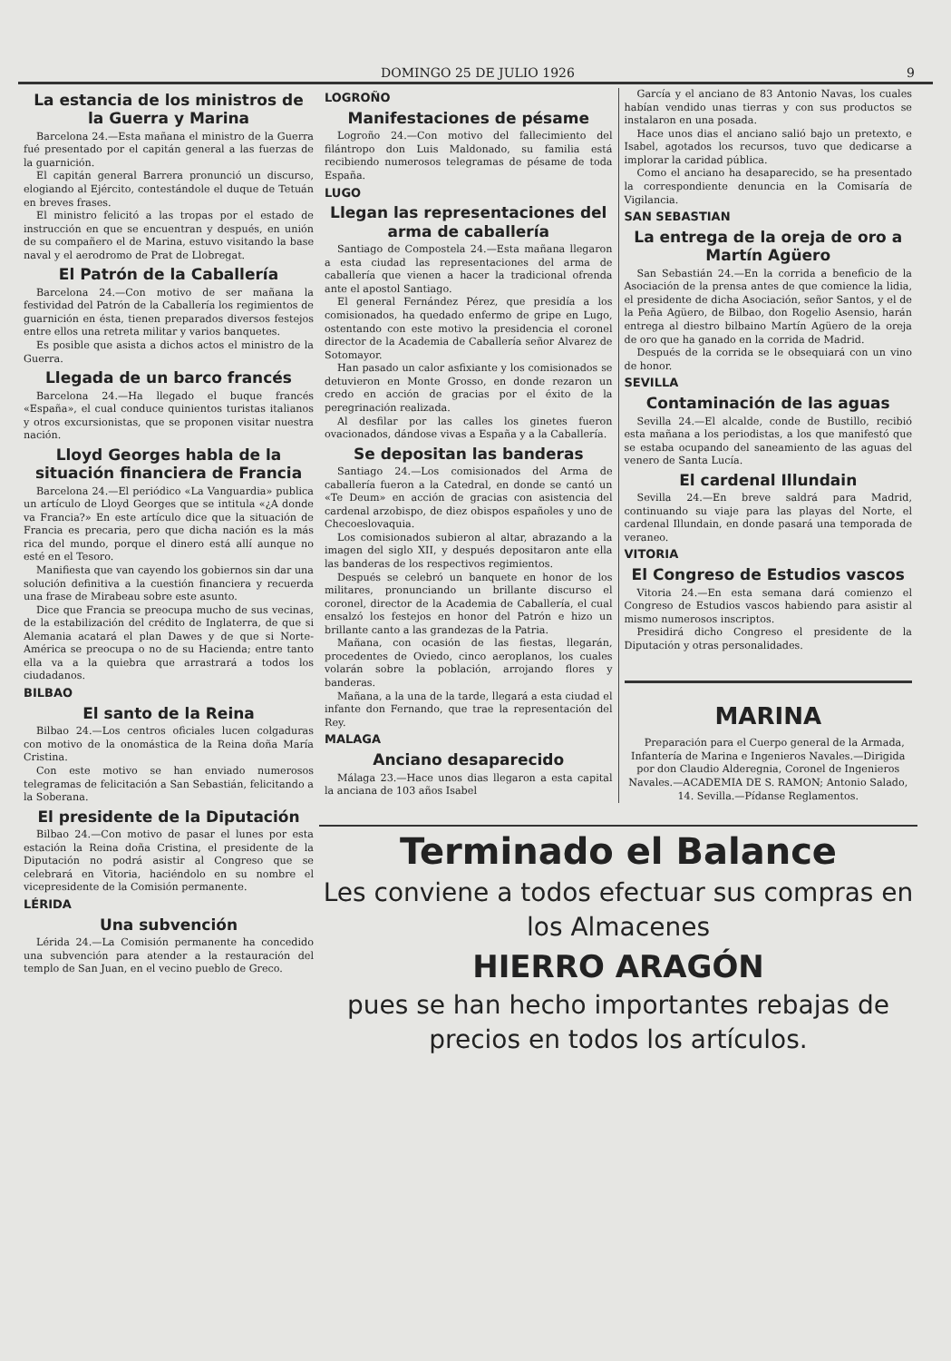DOMINGO 25 DE JULIO 1926 9
La estancia de los ministros de la Guerra y Marina
Barcelona 24.—Esta mañana el ministro de la Guerra fué presentado por el capitán general a las fuerzas de la guarnición.
El capitán general Barrera pronunció un discurso, elogiando al Ejército, contestándole el duque de Tetuán en breves frases.
El ministro felicitó a las tropas por el estado de instrucción en que se encuentran y después, en unión de su compañero el de Marina, estuvo visitando la base naval y el aerodromo de Prat de Llobregat.
El Patrón de la Caballería
Barcelona 24.—Con motivo de ser mañana la festividad del Patrón de la Caballería los regimientos de guarnición en ésta, tienen preparados diversos festejos entre ellos una retreta militar y varios banquetes.
Es posible que asista a dichos actos el ministro de la Guerra.
Llegada de un barco francés
Barcelona 24.—Ha llegado el buque francés «España», el cual conduce quinientos turistas italianos y otros excursionistas, que se proponen visitar nuestra nación.
Lloyd Georges habla de la situación financiera de Francia
Barcelona 24.—El periódico «La Vanguardia» publica un artículo de Lloyd Georges que se intitula «¿A donde va Francia?» En este artículo dice que la situación de Francia es precaria, pero que dicha nación es la más rica del mundo, porque el dinero está allí aunque no esté en el Tesoro.
Manifiesta que van cayendo los gobiernos sin dar una solución definitiva a la cuestión financiera y recuerda una frase de Mirabeau sobre este asunto.
Dice que Francia se preocupa mucho de sus vecinas, de la estabilización del crédito de Inglaterra, de que si Alemania acatará el plan Dawes y de que si Norte-América se preocupa o no de su Hacienda; entre tanto ella va a la quiebra que arrastrará a todos los ciudadanos.
BILBAO
El santo de la Reina
Bilbao 24.—Los centros oficiales lucen colgaduras con motivo de la onomástica de la Reina doña María Cristina.
Con este motivo se han enviado numerosos telegramas de felicitación a San Sebastián, felicitando a la Soberana.
El presidente de la Diputación
Bilbao 24.—Con motivo de pasar el lunes por esta estación la Reina doña Cristina, el presidente de la Diputación no podrá asistir al Congreso que se celebrará en Vitoria, haciéndolo en su nombre el vicepresidente de la Comisión permanente.
LÉRIDA
Una subvención
Lérida 24.—La Comisión permanente ha concedido una subvención para atender a la restauración del templo de San Juan, en el vecino pueblo de Greco.
LOGROÑO
Manifestaciones de pésame
Logroño 24.—Con motivo del fallecimiento del filántropo don Luis Maldonado, su familia está recibiendo numerosos telegramas de pésame de toda España.
LUGO
Llegan las representaciones del arma de caballería
Santiago de Compostela 24.—Esta mañana llegaron a esta ciudad las representaciones del arma de caballería que vienen a hacer la tradicional ofrenda ante el apostol Santiago.
El general Fernández Pérez, que presidía a los comisionados, ha quedado enfermo de gripe en Lugo, ostentando con este motivo la presidencia el coronel director de la Academia de Caballería señor Alvarez de Sotomayor.
Han pasado un calor asfixiante y los comisionados se detuvieron en Monte Grosso, en donde rezaron un credo en acción de gracias por el éxito de la peregrinación realizada.
Al desfilar por las calles los ginetes fueron ovacionados, dándose vivas a España y a la Caballería.
Se depositan las banderas
Santiago 24.—Los comisionados del Arma de caballería fueron a la Catedral, en donde se cantó un «Te Deum» en acción de gracias con asistencia del cardenal arzobispo, de diez obispos españoles y uno de Checoeslovaquia.
Los comisionados subieron al altar, abrazando a la imagen del siglo XII, y después depositaron ante ella las banderas de los respectivos regimientos.
Después se celebró un banquete en honor de los militares, pronunciando un brillante discurso el coronel, director de la Academia de Caballería, el cual ensalzó los festejos en honor del Patrón e hizo un brillante canto a las grandezas de la Patria.
Mañana, con ocasión de las fiestas, llegarán, procedentes de Oviedo, cinco aeroplanos, los cuales volarán sobre la población, arrojando flores y banderas.
Mañana, a la una de la tarde, llegará a esta ciudad el infante don Fernando, que trae la representación del Rey.
MALAGA
Anciano desaparecido
Málaga 23.—Hace unos dias llegaron a esta capital la anciana de 103 años Isabel
García y el anciano de 83 Antonio Navas, los cuales habían vendido unas tierras y con sus productos se instalaron en una posada.
Hace unos dias el anciano salió bajo un pretexto, e Isabel, agotados los recursos, tuvo que dedicarse a implorar la caridad pública.
Como el anciano ha desaparecido, se ha presentado la correspondiente denuncia en la Comisaría de Vigilancia.
SAN SEBASTIAN
La entrega de la oreja de oro a Martín Agüero
San Sebastián 24.—En la corrida a beneficio de la Asociación de la prensa antes de que comience la lidia, el presidente de dicha Asociación, señor Santos, y el de la Peña Agüero, de Bilbao, don Rogelio Asensio, harán entrega al diestro bilbaino Martín Agüero de la oreja de oro que ha ganado en la corrida de Madrid.
Después de la corrida se le obsequiará con un vino de honor.
SEVILLA
Contaminación de las aguas
Sevilla 24.—El alcalde, conde de Bustillo, recibió esta mañana a los periodistas, a los que manifestó que se estaba ocupando del saneamiento de las aguas del venero de Santa Lucía.
El cardenal Illundain
Sevilla 24.—En breve saldrá para Madrid, continuando su viaje para las playas del Norte, el cardenal Illundain, en donde pasará una temporada de veraneo.
VITORIA
El Congreso de Estudios vascos
Vitoria 24.—En esta semana dará comienzo el Congreso de Estudios vascos habiendo para asistir al mismo numerosos inscriptos.
Presidirá dicho Congreso el presidente de la Diputación y otras personalidades.
MARINA
Preparación para el Cuerpo general de la Armada, Infantería de Marina e Ingenieros Navales.—Dirigida por don Claudio Alderegnia, Coronel de Ingenieros Navales.—ACADEMIA DE S. RAMON; Antonio Salado, 14. Sevilla.—Pídanse Reglamentos.
Terminado el Balance
Les conviene a todos efectuar sus compras en los Almacenes
HIERRO ARAGÓN
pues se han hecho importantes rebajas de precios en todos los artículos.